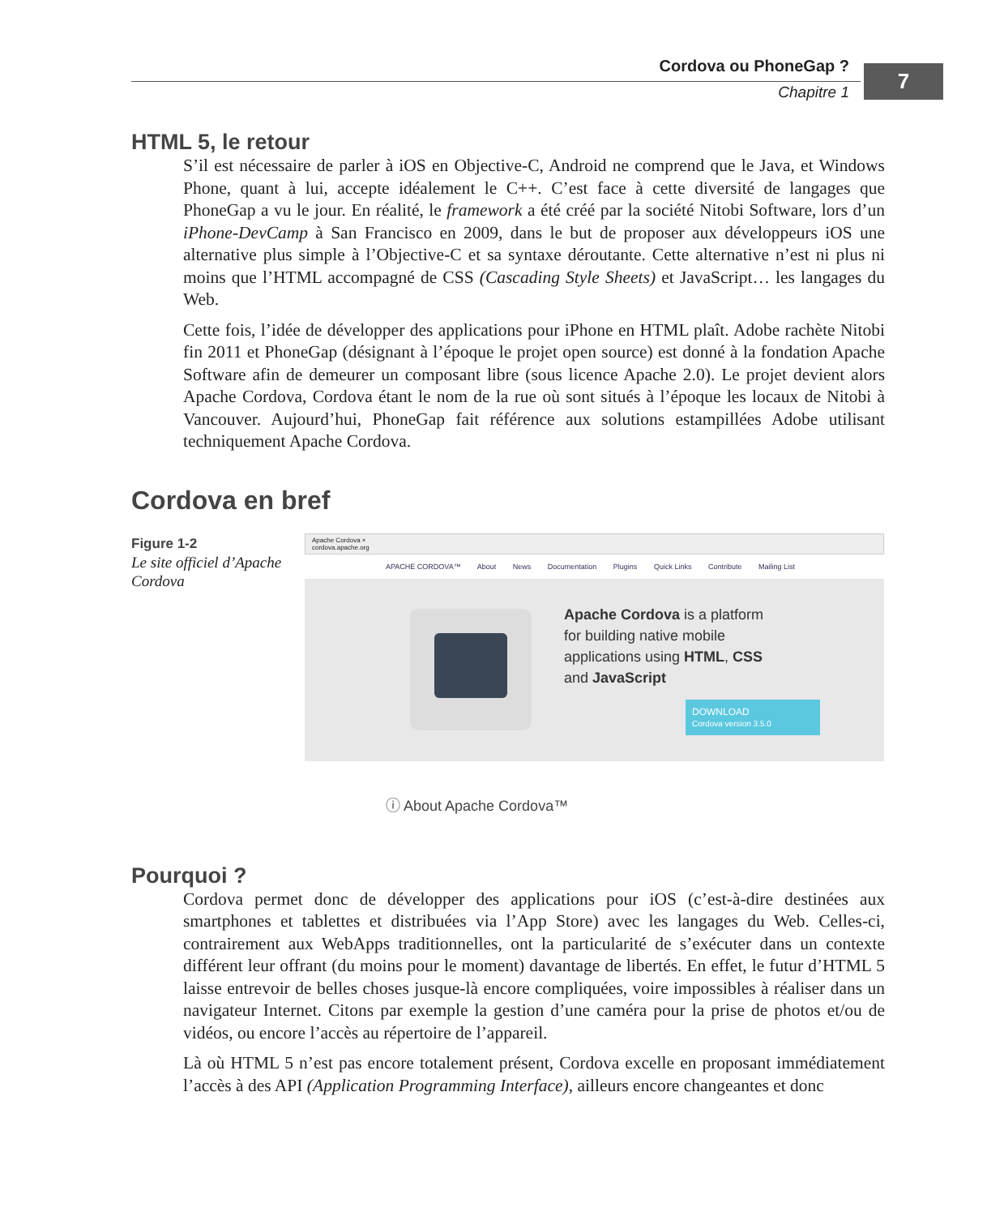Cordova ou PhoneGap ?
Chapitre 1
7
HTML 5, le retour
S’il est nécessaire de parler à iOS en Objective-C, Android ne comprend que le Java, et Windows Phone, quant à lui, accepte idéalement le C++. C’est face à cette diversité de langages que PhoneGap a vu le jour. En réalité, le framework a été créé par la société Nitobi Software, lors d’un iPhone-DevCamp à San Francisco en 2009, dans le but de proposer aux développeurs iOS une alternative plus simple à l’Objective-C et sa syntaxe déroutante. Cette alternative n’est ni plus ni moins que l’HTML accompagné de CSS (Cascading Style Sheets) et JavaScript… les langages du Web.
Cette fois, l’idée de développer des applications pour iPhone en HTML plaît. Adobe rachète Nitobi fin 2011 et PhoneGap (désignant à l’époque le projet open source) est donné à la fondation Apache Software afin de demeurer un composant libre (sous licence Apache 2.0). Le projet devient alors Apache Cordova, Cordova étant le nom de la rue où sont situés à l’époque les locaux de Nitobi à Vancouver. Aujourd’hui, PhoneGap fait référence aux solutions estampillées Adobe utilisant techniquement Apache Cordova.
Cordova en bref
Figure 1-2
Le site officiel d’Apache Cordova
Apache Cordova ×
cordova.apache.org
APACHE CORDOVA™ About News Documentation Plugins Quick Links Contribute Mailing List
Apache Cordova is a platform
for building native mobile
applications using HTML, CSS
and JavaScript
DOWNLOAD
Cordova version 3.5.0
ⓘ About Apache Cordova™
Pourquoi ?
Cordova permet donc de développer des applications pour iOS (c’est-à-dire destinées aux smartphones et tablettes et distribuées via l’App Store) avec les langages du Web. Celles-ci, contrairement aux WebApps traditionnelles, ont la particularité de s’exécuter dans un contexte différent leur offrant (du moins pour le moment) davantage de libertés. En effet, le futur d’HTML 5 laisse entrevoir de belles choses jusque-là encore compliquées, voire impossibles à réaliser dans un navigateur Internet. Citons par exemple la gestion d’une caméra pour la prise de photos et/ou de vidéos, ou encore l’accès au répertoire de l’appareil.
Là où HTML 5 n’est pas encore totalement présent, Cordova excelle en proposant immédiatement l’accès à des API (Application Programming Interface), ailleurs encore changeantes et donc